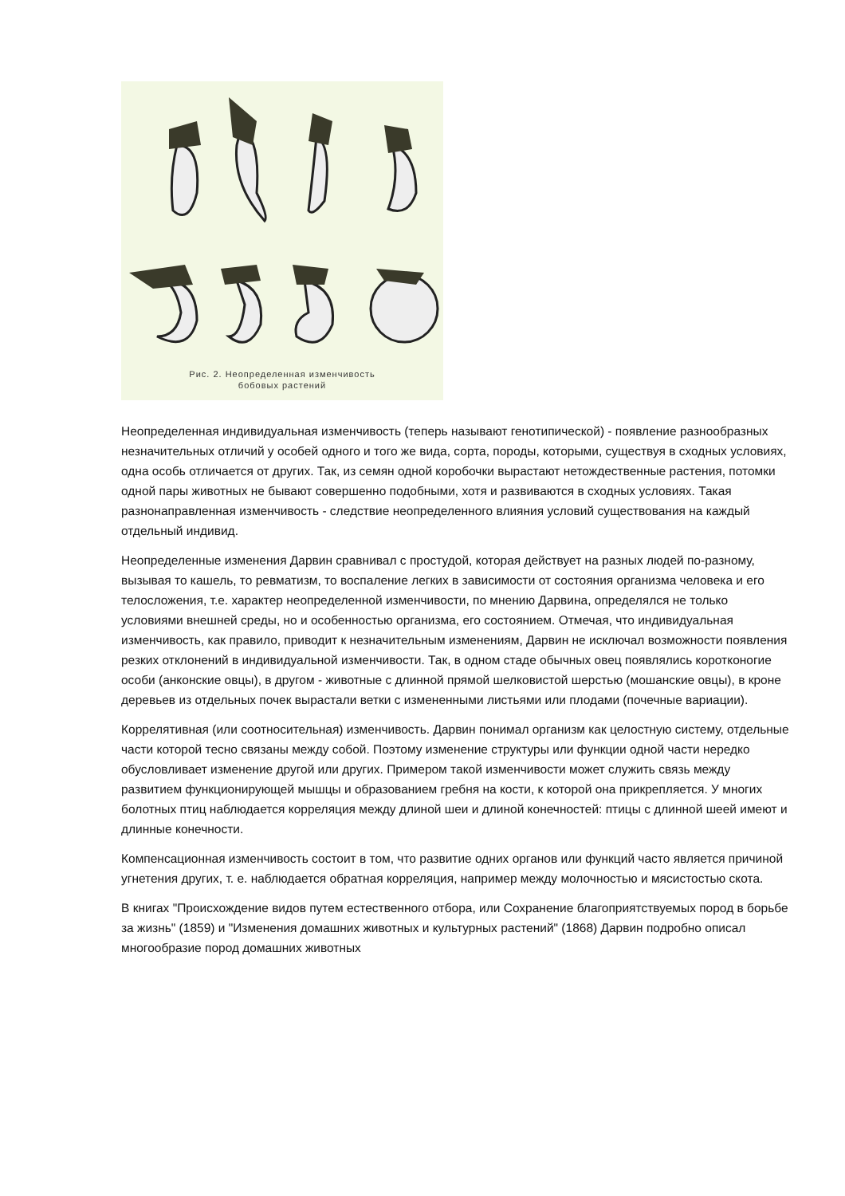Рис. 2. Неопределенная изменчивость
бобовых растений
Неопределенная индивидуальная изменчивость (теперь называют генотипической) - появление разнообразных незначительных отличий у особей одного и того же вида, сорта, породы, которыми, существуя в сходных условиях, одна особь отличается от других. Так, из семян одной коробочки вырастают нетождественные растения, потомки одной пары животных не бывают совершенно подобными, хотя и развиваются в сходных условиях. Такая разнонаправленная изменчивость - следствие неопределенного влияния условий существования на каждый отдельный индивид.
Неопределенные изменения Дарвин сравнивал с простудой, которая действует на разных людей по-разному, вызывая то кашель, то ревматизм, то воспаление легких в зависимости от состояния организма человека и его телосложения, т.е. характер неопределенной изменчивости, по мнению Дарвина, определялся не только условиями внешней среды, но и особенностью организма, его состоянием. Отмечая, что индивидуальная изменчивость, как правило, приводит к незначительным изменениям, Дарвин не исключал возможности появления резких отклонений в индивидуальной изменчивости. Так, в одном стаде обычных овец появлялись коротконогие особи (анконские овцы), в другом - животные с длинной прямой шелковистой шерстью (мошанские овцы), в кроне деревьев из отдельных почек вырастали ветки с измененными листьями или плодами (почечные вариации).
Коррелятивная (или соотносительная) изменчивость. Дарвин понимал организм как целостную систему, отдельные части которой тесно связаны между собой. Поэтому изменение структуры или функции одной части нередко обусловливает изменение другой или других. Примером такой изменчивости может служить связь между развитием функционирующей мышцы и образованием гребня на кости, к которой она прикрепляется. У многих болотных птиц наблюдается корреляция между длиной шеи и длиной конечностей: птицы с длинной шеей имеют и длинные конечности.
Компенсационная изменчивость состоит в том, что развитие одних органов или функций часто является причиной угнетения других, т. е. наблюдается обратная корреляция, например между молочностью и мясистостью скота.
В книгах "Происхождение видов путем естественного отбора, или Сохранение благоприятствуемых пород в борьбе за жизнь" (1859) и "Изменения домашних животных и культурных растений" (1868) Дарвин подробно описал многообразие пород домашних животных